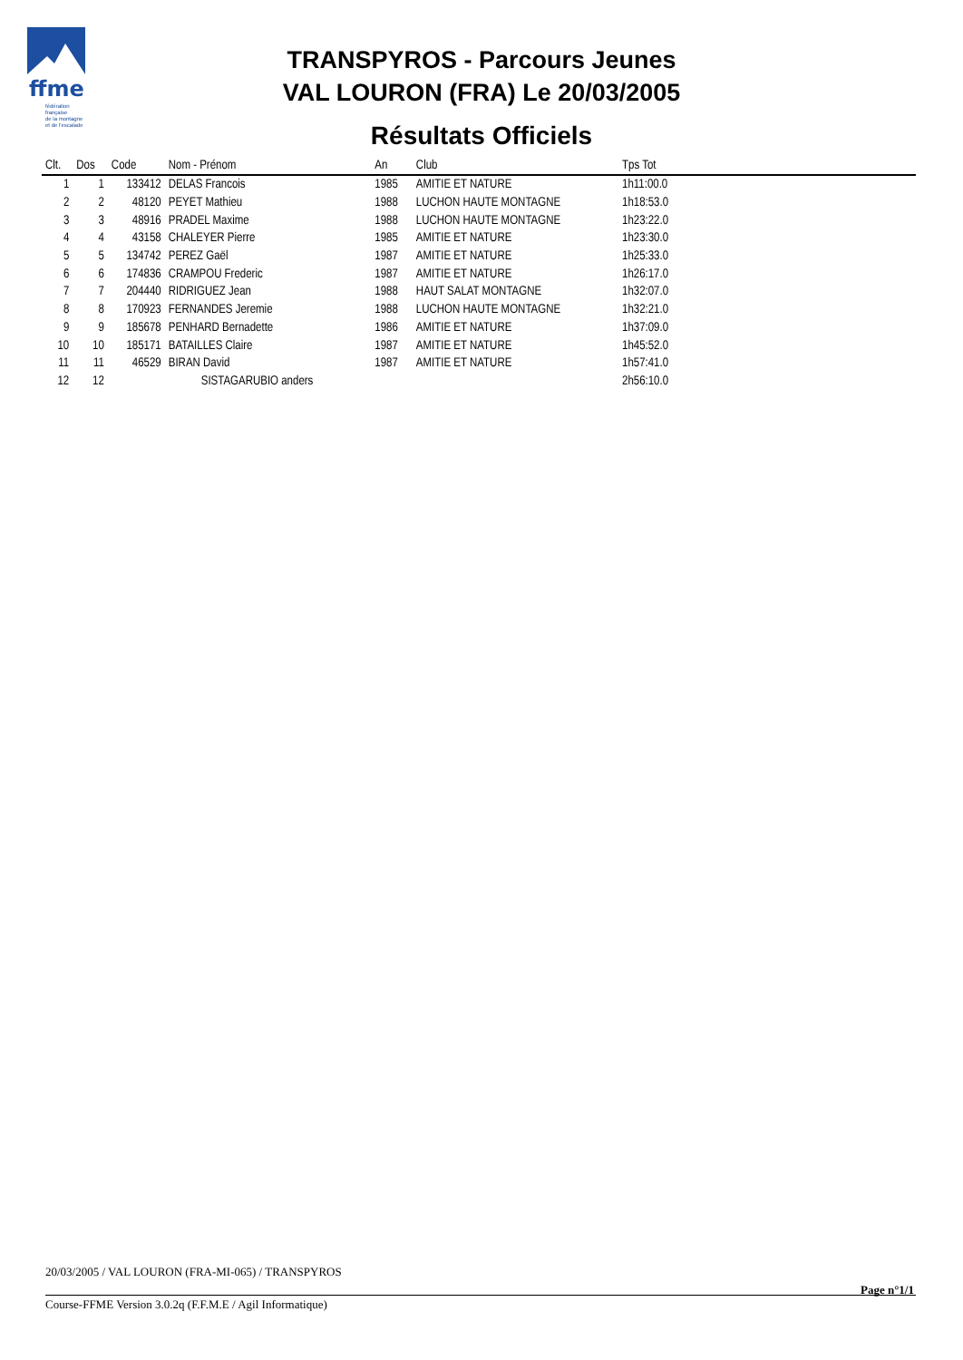ffme
fédération
française
de la montagne
et de l'escalade
TRANSPYROS - Parcours Jeunes
VAL LOURON (FRA) Le 20/03/2005
Résultats Officiels
| Clt. | Dos | Code | Nom - Prénom | An | Club | Tps Tot |
| --- | --- | --- | --- | --- | --- | --- |
| 1 | 1 | 133412 | DELAS Francois | 1985 | AMITIE ET NATURE | 1h11:00.0 |
| 2 | 2 | 48120 | PEYET Mathieu | 1988 | LUCHON HAUTE MONTAGNE | 1h18:53.0 |
| 3 | 3 | 48916 | PRADEL Maxime | 1988 | LUCHON HAUTE MONTAGNE | 1h23:22.0 |
| 4 | 4 | 43158 | CHALEYER Pierre | 1985 | AMITIE ET NATURE | 1h23:30.0 |
| 5 | 5 | 134742 | PEREZ Gaël | 1987 | AMITIE ET NATURE | 1h25:33.0 |
| 6 | 6 | 174836 | CRAMPOU Frederic | 1987 | AMITIE ET NATURE | 1h26:17.0 |
| 7 | 7 | 204440 | RIDRIGUEZ Jean | 1988 | HAUT SALAT MONTAGNE | 1h32:07.0 |
| 8 | 8 | 170923 | FERNANDES Jeremie | 1988 | LUCHON HAUTE MONTAGNE | 1h32:21.0 |
| 9 | 9 | 185678 | PENHARD Bernadette | 1986 | AMITIE ET NATURE | 1h37:09.0 |
| 10 | 10 | 185171 | BATAILLES Claire | 1987 | AMITIE ET NATURE | 1h45:52.0 |
| 11 | 11 | 46529 | BIRAN David | 1987 | AMITIE ET NATURE | 1h57:41.0 |
| 12 | 12 | | SISTAGARUBIO anders | | | 2h56:10.0 |
20/03/2005 / VAL LOURON (FRA-MI-065) / TRANSPYROS
Page n°1/1
Course-FFME Version 3.0.2q (F.F.M.E / Agil Informatique)